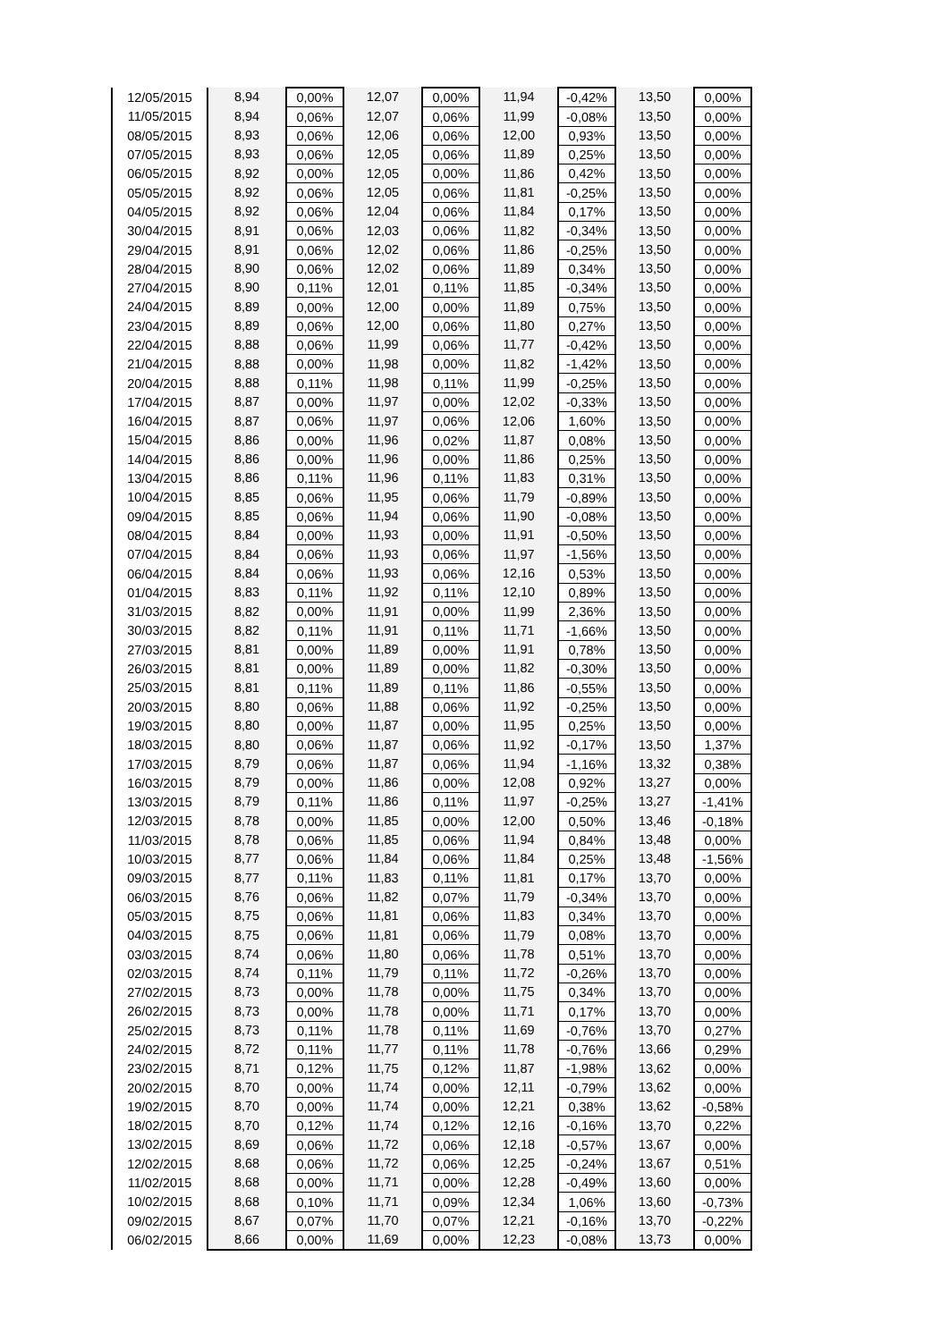| 12/05/2015 | 8,94 | 0,00% | 12,07 | 0,00% | 11,94 | -0,42% | 13,50 | 0,00% |
| 11/05/2015 | 8,94 | 0,06% | 12,07 | 0,06% | 11,99 | -0,08% | 13,50 | 0,00% |
| 08/05/2015 | 8,93 | 0,06% | 12,06 | 0,06% | 12,00 | 0,93% | 13,50 | 0,00% |
| 07/05/2015 | 8,93 | 0,06% | 12,05 | 0,06% | 11,89 | 0,25% | 13,50 | 0,00% |
| 06/05/2015 | 8,92 | 0,00% | 12,05 | 0,00% | 11,86 | 0,42% | 13,50 | 0,00% |
| 05/05/2015 | 8,92 | 0,06% | 12,05 | 0,06% | 11,81 | -0,25% | 13,50 | 0,00% |
| 04/05/2015 | 8,92 | 0,06% | 12,04 | 0,06% | 11,84 | 0,17% | 13,50 | 0,00% |
| 30/04/2015 | 8,91 | 0,06% | 12,03 | 0,06% | 11,82 | -0,34% | 13,50 | 0,00% |
| 29/04/2015 | 8,91 | 0,06% | 12,02 | 0,06% | 11,86 | -0,25% | 13,50 | 0,00% |
| 28/04/2015 | 8,90 | 0,06% | 12,02 | 0,06% | 11,89 | 0,34% | 13,50 | 0,00% |
| 27/04/2015 | 8,90 | 0,11% | 12,01 | 0,11% | 11,85 | -0,34% | 13,50 | 0,00% |
| 24/04/2015 | 8,89 | 0,00% | 12,00 | 0,00% | 11,89 | 0,75% | 13,50 | 0,00% |
| 23/04/2015 | 8,89 | 0,06% | 12,00 | 0,06% | 11,80 | 0,27% | 13,50 | 0,00% |
| 22/04/2015 | 8,88 | 0,06% | 11,99 | 0,06% | 11,77 | -0,42% | 13,50 | 0,00% |
| 21/04/2015 | 8,88 | 0,00% | 11,98 | 0,00% | 11,82 | -1,42% | 13,50 | 0,00% |
| 20/04/2015 | 8,88 | 0,11% | 11,98 | 0,11% | 11,99 | -0,25% | 13,50 | 0,00% |
| 17/04/2015 | 8,87 | 0,00% | 11,97 | 0,00% | 12,02 | -0,33% | 13,50 | 0,00% |
| 16/04/2015 | 8,87 | 0,06% | 11,97 | 0,06% | 12,06 | 1,60% | 13,50 | 0,00% |
| 15/04/2015 | 8,86 | 0,00% | 11,96 | 0,02% | 11,87 | 0,08% | 13,50 | 0,00% |
| 14/04/2015 | 8,86 | 0,00% | 11,96 | 0,00% | 11,86 | 0,25% | 13,50 | 0,00% |
| 13/04/2015 | 8,86 | 0,11% | 11,96 | 0,11% | 11,83 | 0,31% | 13,50 | 0,00% |
| 10/04/2015 | 8,85 | 0,06% | 11,95 | 0,06% | 11,79 | -0,89% | 13,50 | 0,00% |
| 09/04/2015 | 8,85 | 0,06% | 11,94 | 0,06% | 11,90 | -0,08% | 13,50 | 0,00% |
| 08/04/2015 | 8,84 | 0,00% | 11,93 | 0,00% | 11,91 | -0,50% | 13,50 | 0,00% |
| 07/04/2015 | 8,84 | 0,06% | 11,93 | 0,06% | 11,97 | -1,56% | 13,50 | 0,00% |
| 06/04/2015 | 8,84 | 0,06% | 11,93 | 0,06% | 12,16 | 0,53% | 13,50 | 0,00% |
| 01/04/2015 | 8,83 | 0,11% | 11,92 | 0,11% | 12,10 | 0,89% | 13,50 | 0,00% |
| 31/03/2015 | 8,82 | 0,00% | 11,91 | 0,00% | 11,99 | 2,36% | 13,50 | 0,00% |
| 30/03/2015 | 8,82 | 0,11% | 11,91 | 0,11% | 11,71 | -1,66% | 13,50 | 0,00% |
| 27/03/2015 | 8,81 | 0,00% | 11,89 | 0,00% | 11,91 | 0,78% | 13,50 | 0,00% |
| 26/03/2015 | 8,81 | 0,00% | 11,89 | 0,00% | 11,82 | -0,30% | 13,50 | 0,00% |
| 25/03/2015 | 8,81 | 0,11% | 11,89 | 0,11% | 11,86 | -0,55% | 13,50 | 0,00% |
| 20/03/2015 | 8,80 | 0,06% | 11,88 | 0,06% | 11,92 | -0,25% | 13,50 | 0,00% |
| 19/03/2015 | 8,80 | 0,00% | 11,87 | 0,00% | 11,95 | 0,25% | 13,50 | 0,00% |
| 18/03/2015 | 8,80 | 0,06% | 11,87 | 0,06% | 11,92 | -0,17% | 13,50 | 1,37% |
| 17/03/2015 | 8,79 | 0,06% | 11,87 | 0,06% | 11,94 | -1,16% | 13,32 | 0,38% |
| 16/03/2015 | 8,79 | 0,00% | 11,86 | 0,00% | 12,08 | 0,92% | 13,27 | 0,00% |
| 13/03/2015 | 8,79 | 0,11% | 11,86 | 0,11% | 11,97 | -0,25% | 13,27 | -1,41% |
| 12/03/2015 | 8,78 | 0,00% | 11,85 | 0,00% | 12,00 | 0,50% | 13,46 | -0,18% |
| 11/03/2015 | 8,78 | 0,06% | 11,85 | 0,06% | 11,94 | 0,84% | 13,48 | 0,00% |
| 10/03/2015 | 8,77 | 0,06% | 11,84 | 0,06% | 11,84 | 0,25% | 13,48 | -1,56% |
| 09/03/2015 | 8,77 | 0,11% | 11,83 | 0,11% | 11,81 | 0,17% | 13,70 | 0,00% |
| 06/03/2015 | 8,76 | 0,06% | 11,82 | 0,07% | 11,79 | -0,34% | 13,70 | 0,00% |
| 05/03/2015 | 8,75 | 0,06% | 11,81 | 0,06% | 11,83 | 0,34% | 13,70 | 0,00% |
| 04/03/2015 | 8,75 | 0,06% | 11,81 | 0,06% | 11,79 | 0,08% | 13,70 | 0,00% |
| 03/03/2015 | 8,74 | 0,06% | 11,80 | 0,06% | 11,78 | 0,51% | 13,70 | 0,00% |
| 02/03/2015 | 8,74 | 0,11% | 11,79 | 0,11% | 11,72 | -0,26% | 13,70 | 0,00% |
| 27/02/2015 | 8,73 | 0,00% | 11,78 | 0,00% | 11,75 | 0,34% | 13,70 | 0,00% |
| 26/02/2015 | 8,73 | 0,00% | 11,78 | 0,00% | 11,71 | 0,17% | 13,70 | 0,00% |
| 25/02/2015 | 8,73 | 0,11% | 11,78 | 0,11% | 11,69 | -0,76% | 13,70 | 0,27% |
| 24/02/2015 | 8,72 | 0,11% | 11,77 | 0,11% | 11,78 | -0,76% | 13,66 | 0,29% |
| 23/02/2015 | 8,71 | 0,12% | 11,75 | 0,12% | 11,87 | -1,98% | 13,62 | 0,00% |
| 20/02/2015 | 8,70 | 0,00% | 11,74 | 0,00% | 12,11 | -0,79% | 13,62 | 0,00% |
| 19/02/2015 | 8,70 | 0,00% | 11,74 | 0,00% | 12,21 | 0,38% | 13,62 | -0,58% |
| 18/02/2015 | 8,70 | 0,12% | 11,74 | 0,12% | 12,16 | -0,16% | 13,70 | 0,22% |
| 13/02/2015 | 8,69 | 0,06% | 11,72 | 0,06% | 12,18 | -0,57% | 13,67 | 0,00% |
| 12/02/2015 | 8,68 | 0,06% | 11,72 | 0,06% | 12,25 | -0,24% | 13,67 | 0,51% |
| 11/02/2015 | 8,68 | 0,00% | 11,71 | 0,00% | 12,28 | -0,49% | 13,60 | 0,00% |
| 10/02/2015 | 8,68 | 0,10% | 11,71 | 0,09% | 12,34 | 1,06% | 13,60 | -0,73% |
| 09/02/2015 | 8,67 | 0,07% | 11,70 | 0,07% | 12,21 | -0,16% | 13,70 | -0,22% |
| 06/02/2015 | 8,66 | 0,00% | 11,69 | 0,00% | 12,23 | -0,08% | 13,73 | 0,00% |